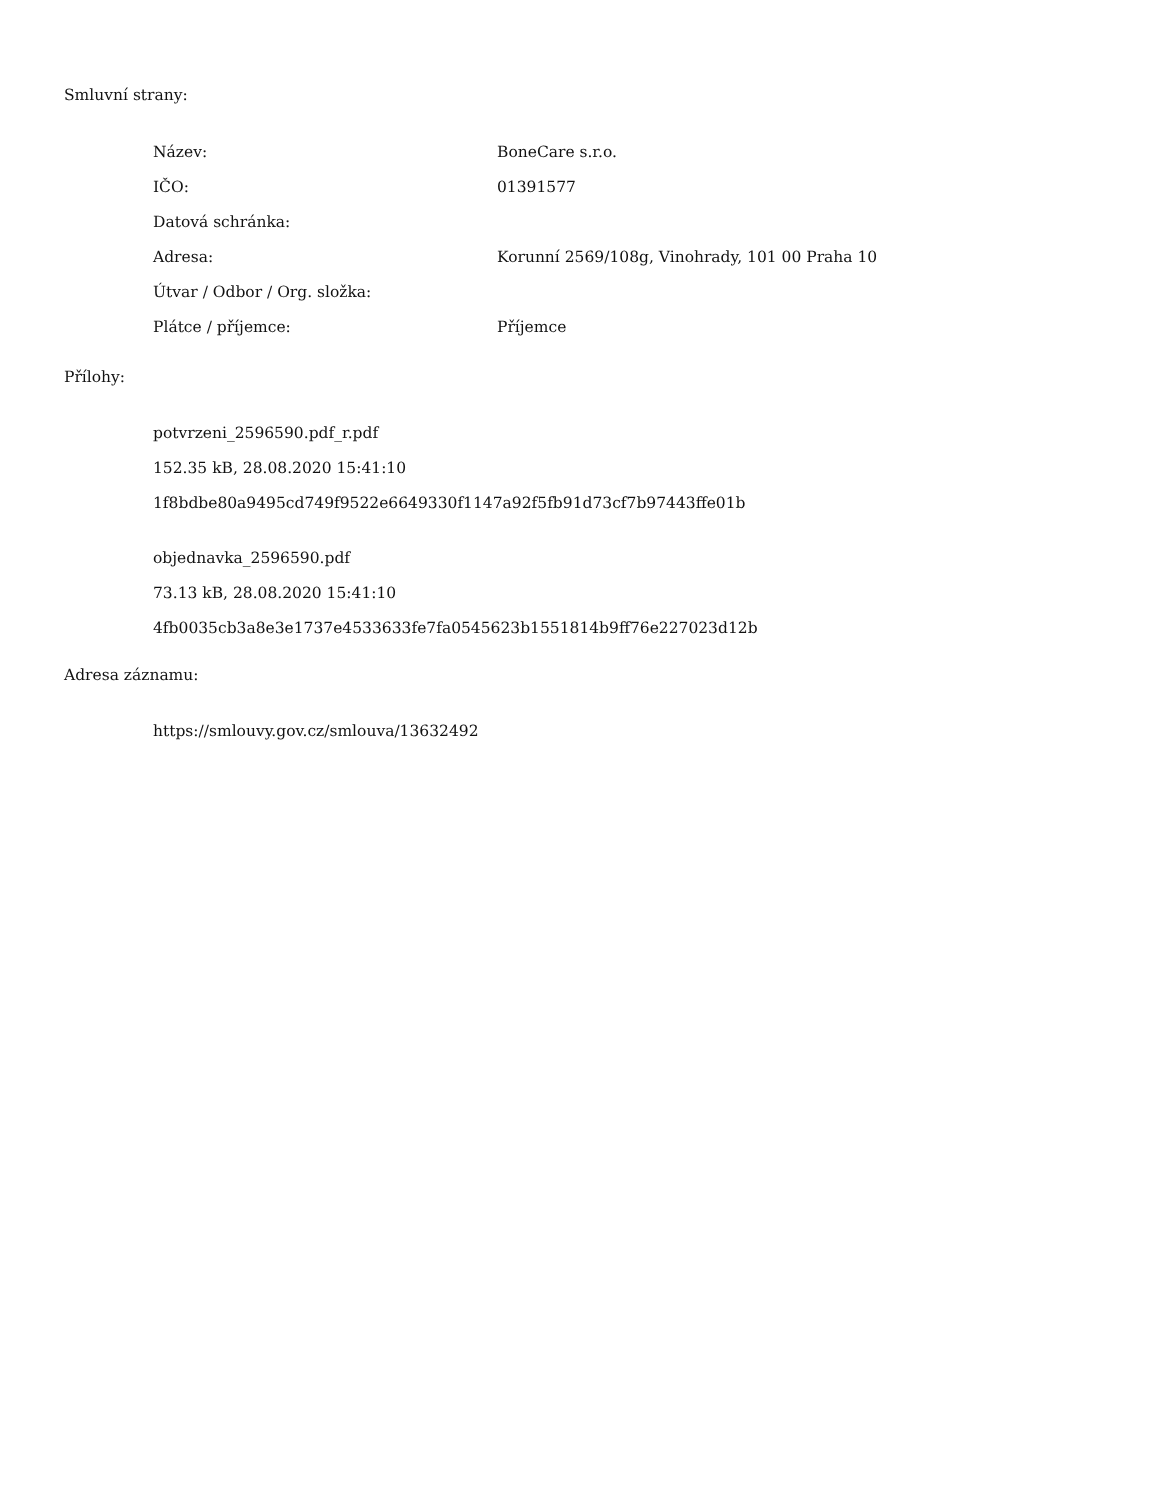Smluvní strany:
| Název: | BoneCare s.r.o. |
| IČO: | 01391577 |
| Datová schránka: | |
| Adresa: | Korunní 2569/108g, Vinohrady, 101 00 Praha 10 |
| Útvar / Odbor / Org. složka: | |
| Plátce / příjemce: | Příjemce |
Přílohy:
potvrzeni_2596590.pdf_r.pdf
152.35 kB, 28.08.2020 15:41:10
1f8bdbe80a9495cd749f9522e6649330f1147a92f5fb91d73cf7b97443ffe01b
objednavka_2596590.pdf
73.13 kB, 28.08.2020 15:41:10
4fb0035cb3a8e3e1737e4533633fe7fa0545623b1551814b9ff76e227023d12b
Adresa záznamu:
https://smlouvy.gov.cz/smlouva/13632492